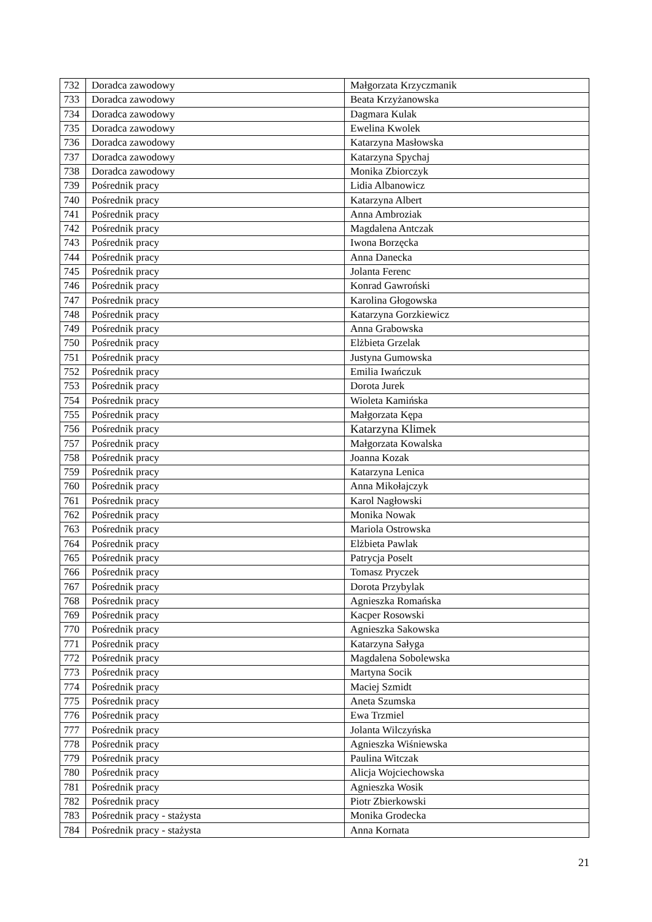| 732 | Doradca zawodowy | Małgorzata Krzyczmanik |
| 733 | Doradca zawodowy | Beata Krzyżanowska |
| 734 | Doradca zawodowy | Dagmara Kulak |
| 735 | Doradca zawodowy | Ewelina Kwolek |
| 736 | Doradca zawodowy | Katarzyna Masłowska |
| 737 | Doradca zawodowy | Katarzyna Spychaj |
| 738 | Doradca zawodowy | Monika Zbiorczyk |
| 739 | Pośrednik pracy | Lidia Albanowicz |
| 740 | Pośrednik pracy | Katarzyna Albert |
| 741 | Pośrednik pracy | Anna Ambroziak |
| 742 | Pośrednik pracy | Magdalena Antczak |
| 743 | Pośrednik pracy | Iwona Borzęcka |
| 744 | Pośrednik pracy | Anna Danecka |
| 745 | Pośrednik pracy | Jolanta Ferenc |
| 746 | Pośrednik pracy | Konrad Gawroński |
| 747 | Pośrednik pracy | Karolina Głogowska |
| 748 | Pośrednik pracy | Katarzyna Gorzkiewicz |
| 749 | Pośrednik pracy | Anna Grabowska |
| 750 | Pośrednik pracy | Elżbieta Grzelak |
| 751 | Pośrednik pracy | Justyna Gumowska |
| 752 | Pośrednik pracy | Emilia Iwańczuk |
| 753 | Pośrednik pracy | Dorota Jurek |
| 754 | Pośrednik pracy | Wioleta Kamińska |
| 755 | Pośrednik pracy | Małgorzata Kępa |
| 756 | Pośrednik pracy | Katarzyna Klimek |
| 757 | Pośrednik pracy | Małgorzata Kowalska |
| 758 | Pośrednik pracy | Joanna Kozak |
| 759 | Pośrednik pracy | Katarzyna Lenica |
| 760 | Pośrednik pracy | Anna Mikołajczyk |
| 761 | Pośrednik pracy | Karol Nagłowski |
| 762 | Pośrednik pracy | Monika Nowak |
| 763 | Pośrednik pracy | Mariola Ostrowska |
| 764 | Pośrednik pracy | Elżbieta Pawlak |
| 765 | Pośrednik pracy | Patrycja Poselt |
| 766 | Pośrednik pracy | Tomasz Pryczek |
| 767 | Pośrednik pracy | Dorota Przybylak |
| 768 | Pośrednik pracy | Agnieszka Romańska |
| 769 | Pośrednik pracy | Kacper Rosowski |
| 770 | Pośrednik pracy | Agnieszka Sakowska |
| 771 | Pośrednik pracy | Katarzyna Sałyga |
| 772 | Pośrednik pracy | Magdalena Sobolewska |
| 773 | Pośrednik pracy | Martyna Socik |
| 774 | Pośrednik pracy | Maciej Szmidt |
| 775 | Pośrednik pracy | Aneta Szumska |
| 776 | Pośrednik pracy | Ewa Trzmiel |
| 777 | Pośrednik pracy | Jolanta Wilczyńska |
| 778 | Pośrednik pracy | Agnieszka Wiśniewska |
| 779 | Pośrednik pracy | Paulina Witczak |
| 780 | Pośrednik pracy | Alicja Wojciechowska |
| 781 | Pośrednik pracy | Agnieszka Wosik |
| 782 | Pośrednik pracy | Piotr Zbierkowski |
| 783 | Pośrednik pracy - stażysta | Monika Grodecka |
| 784 | Pośrednik pracy - stażysta | Anna Kornata |
21